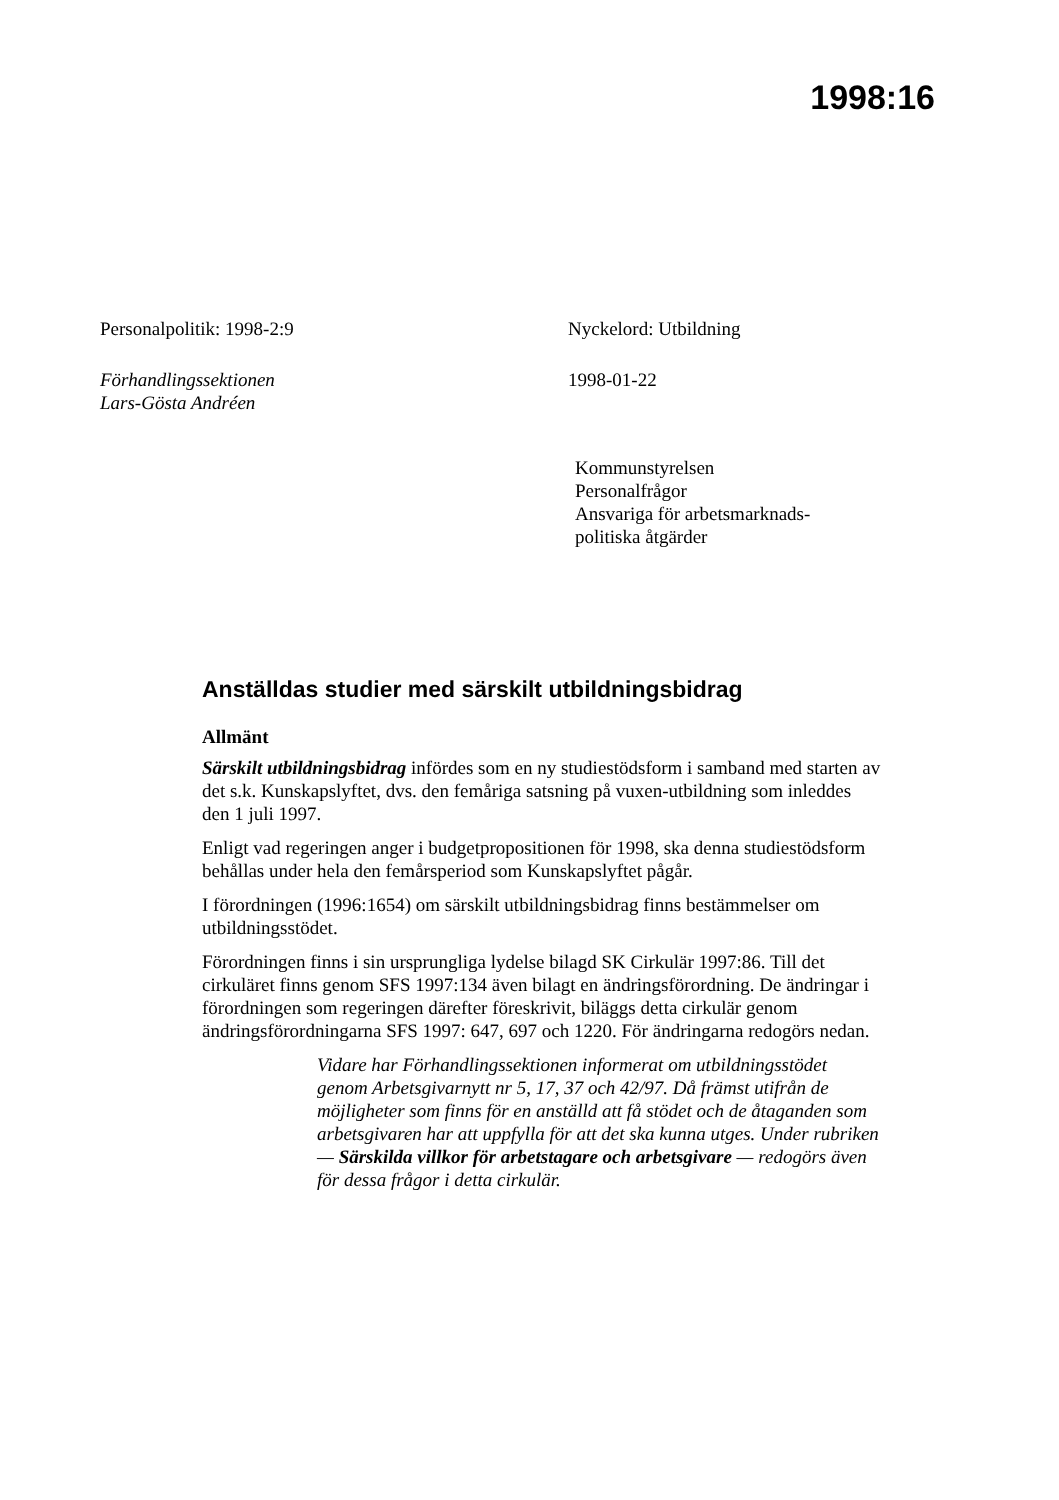1998:16
Personalpolitik: 1998-2:9 Nyckelord: Utbildning
Förhandlingssektionen
Lars-Gösta Andréen
1998-01-22
Kommunstyrelsen
Personalfrågor
Ansvariga för arbetsmarknads-
politiska åtgärder
Anställdas studier med särskilt utbildningsbidrag
Allmänt
Särskilt utbildningsbidrag infördes som en ny studiestödsform i samband med starten av det s.k. Kunskapslyftet, dvs. den femåriga satsning på vuxen-utbildning som inleddes den 1 juli 1997.
Enligt vad regeringen anger i budgetpropositionen för 1998, ska denna studiestödsform behållas under hela den femårsperiod som Kunskapslyftet pågår.
I förordningen (1996:1654) om särskilt utbildningsbidrag finns bestämmelser om utbildningsstödet.
Förordningen finns i sin ursprungliga lydelse bilagd SK Cirkulär 1997:86. Till det cirkuläret finns genom SFS 1997:134 även bilagt en ändringsförordning. De ändringar i förordningen som regeringen därefter föreskrivit, biläggs detta cirkulär genom ändringsförordningarna SFS 1997: 647, 697 och 1220. För ändringarna redogörs nedan.
Vidare har Förhandlingssektionen informerat om utbildningsstödet genom Arbetsgivarnytt nr 5, 17, 37 och 42/97. Då främst utifrån de möjligheter som finns för en anställd att få stödet och de åtaganden som arbetsgivaren har att uppfylla för att det ska kunna utges. Under rubriken — Särskilda villkor för arbetstagare och arbetsgivare — redogörs även för dessa frågor i detta cirkulär.